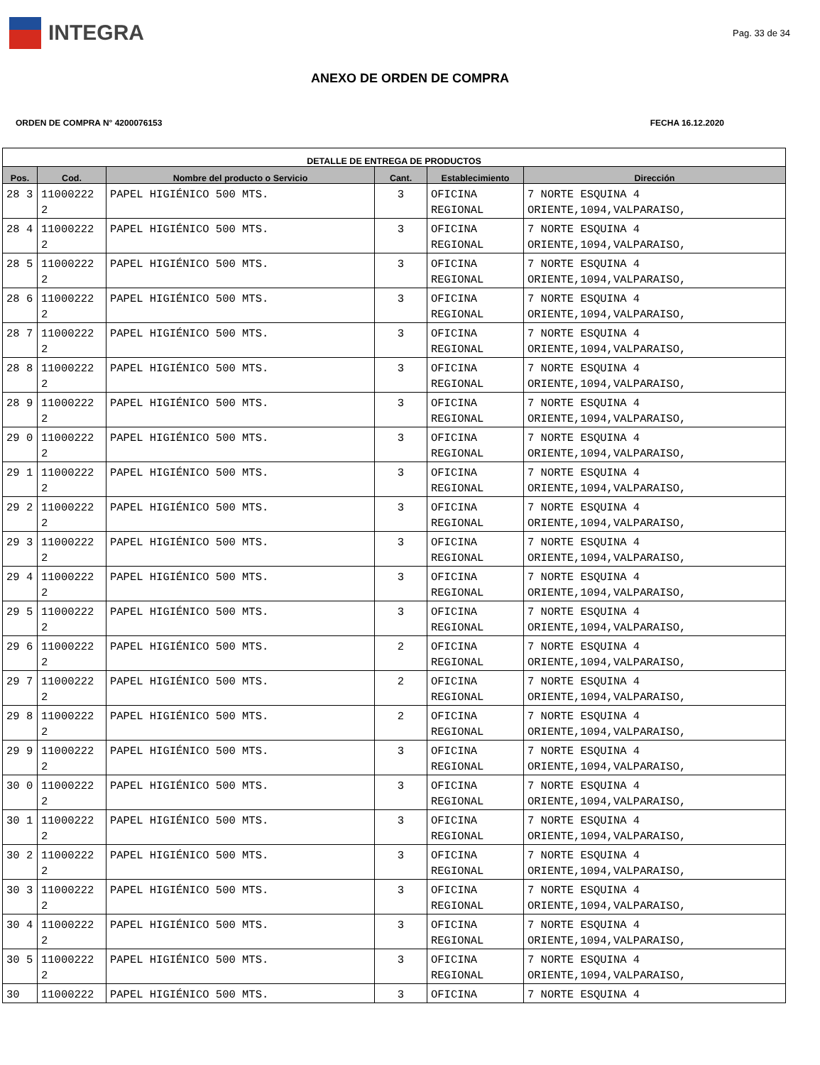INTEGRA
Pag. 33 de 34
ANEXO DE ORDEN DE COMPRA
ORDEN DE COMPRA N° 4200076153 FECHA 16.12.2020
| DETALLE DE ENTREGA DE PRODUCTOS | | | | | |
| --- | --- | --- | --- | --- | --- |
| Pos. | Cod. | Nombre del producto o Servicio | Cant. | Establecimiento | Dirección |
| 28 3 | 11000222 2 | PAPEL HIGIÉNICO 500 MTS. | 3 | OFICINA REGIONAL | 7 NORTE ESQUINA 4 ORIENTE,1094,VALPARAISO, |
| 28 4 | 11000222 2 | PAPEL HIGIÉNICO 500 MTS. | 3 | OFICINA REGIONAL | 7 NORTE ESQUINA 4 ORIENTE,1094,VALPARAISO, |
| 28 5 | 11000222 2 | PAPEL HIGIÉNICO 500 MTS. | 3 | OFICINA REGIONAL | 7 NORTE ESQUINA 4 ORIENTE,1094,VALPARAISO, |
| 28 6 | 11000222 2 | PAPEL HIGIÉNICO 500 MTS. | 3 | OFICINA REGIONAL | 7 NORTE ESQUINA 4 ORIENTE,1094,VALPARAISO, |
| 28 7 | 11000222 2 | PAPEL HIGIÉNICO 500 MTS. | 3 | OFICINA REGIONAL | 7 NORTE ESQUINA 4 ORIENTE,1094,VALPARAISO, |
| 28 8 | 11000222 2 | PAPEL HIGIÉNICO 500 MTS. | 3 | OFICINA REGIONAL | 7 NORTE ESQUINA 4 ORIENTE,1094,VALPARAISO, |
| 28 9 | 11000222 2 | PAPEL HIGIÉNICO 500 MTS. | 3 | OFICINA REGIONAL | 7 NORTE ESQUINA 4 ORIENTE,1094,VALPARAISO, |
| 29 0 | 11000222 2 | PAPEL HIGIÉNICO 500 MTS. | 3 | OFICINA REGIONAL | 7 NORTE ESQUINA 4 ORIENTE,1094,VALPARAISO, |
| 29 1 | 11000222 2 | PAPEL HIGIÉNICO 500 MTS. | 3 | OFICINA REGIONAL | 7 NORTE ESQUINA 4 ORIENTE,1094,VALPARAISO, |
| 29 2 | 11000222 2 | PAPEL HIGIÉNICO 500 MTS. | 3 | OFICINA REGIONAL | 7 NORTE ESQUINA 4 ORIENTE,1094,VALPARAISO, |
| 29 3 | 11000222 2 | PAPEL HIGIÉNICO 500 MTS. | 3 | OFICINA REGIONAL | 7 NORTE ESQUINA 4 ORIENTE,1094,VALPARAISO, |
| 29 4 | 11000222 2 | PAPEL HIGIÉNICO 500 MTS. | 3 | OFICINA REGIONAL | 7 NORTE ESQUINA 4 ORIENTE,1094,VALPARAISO, |
| 29 5 | 11000222 2 | PAPEL HIGIÉNICO 500 MTS. | 3 | OFICINA REGIONAL | 7 NORTE ESQUINA 4 ORIENTE,1094,VALPARAISO, |
| 29 6 | 11000222 2 | PAPEL HIGIÉNICO 500 MTS. | 2 | OFICINA REGIONAL | 7 NORTE ESQUINA 4 ORIENTE,1094,VALPARAISO, |
| 29 7 | 11000222 2 | PAPEL HIGIÉNICO 500 MTS. | 2 | OFICINA REGIONAL | 7 NORTE ESQUINA 4 ORIENTE,1094,VALPARAISO, |
| 29 8 | 11000222 2 | PAPEL HIGIÉNICO 500 MTS. | 2 | OFICINA REGIONAL | 7 NORTE ESQUINA 4 ORIENTE,1094,VALPARAISO, |
| 29 9 | 11000222 2 | PAPEL HIGIÉNICO 500 MTS. | 3 | OFICINA REGIONAL | 7 NORTE ESQUINA 4 ORIENTE,1094,VALPARAISO, |
| 30 0 | 11000222 2 | PAPEL HIGIÉNICO 500 MTS. | 3 | OFICINA REGIONAL | 7 NORTE ESQUINA 4 ORIENTE,1094,VALPARAISO, |
| 30 1 | 11000222 2 | PAPEL HIGIÉNICO 500 MTS. | 3 | OFICINA REGIONAL | 7 NORTE ESQUINA 4 ORIENTE,1094,VALPARAISO, |
| 30 2 | 11000222 2 | PAPEL HIGIÉNICO 500 MTS. | 3 | OFICINA REGIONAL | 7 NORTE ESQUINA 4 ORIENTE,1094,VALPARAISO, |
| 30 3 | 11000222 2 | PAPEL HIGIÉNICO 500 MTS. | 3 | OFICINA REGIONAL | 7 NORTE ESQUINA 4 ORIENTE,1094,VALPARAISO, |
| 30 4 | 11000222 2 | PAPEL HIGIÉNICO 500 MTS. | 3 | OFICINA REGIONAL | 7 NORTE ESQUINA 4 ORIENTE,1094,VALPARAISO, |
| 30 5 | 11000222 2 | PAPEL HIGIÉNICO 500 MTS. | 3 | OFICINA REGIONAL | 7 NORTE ESQUINA 4 ORIENTE,1094,VALPARAISO, |
| 30 | 11000222 | PAPEL HIGIÉNICO 500 MTS. | 3 | OFICINA | 7 NORTE ESQUINA 4 |